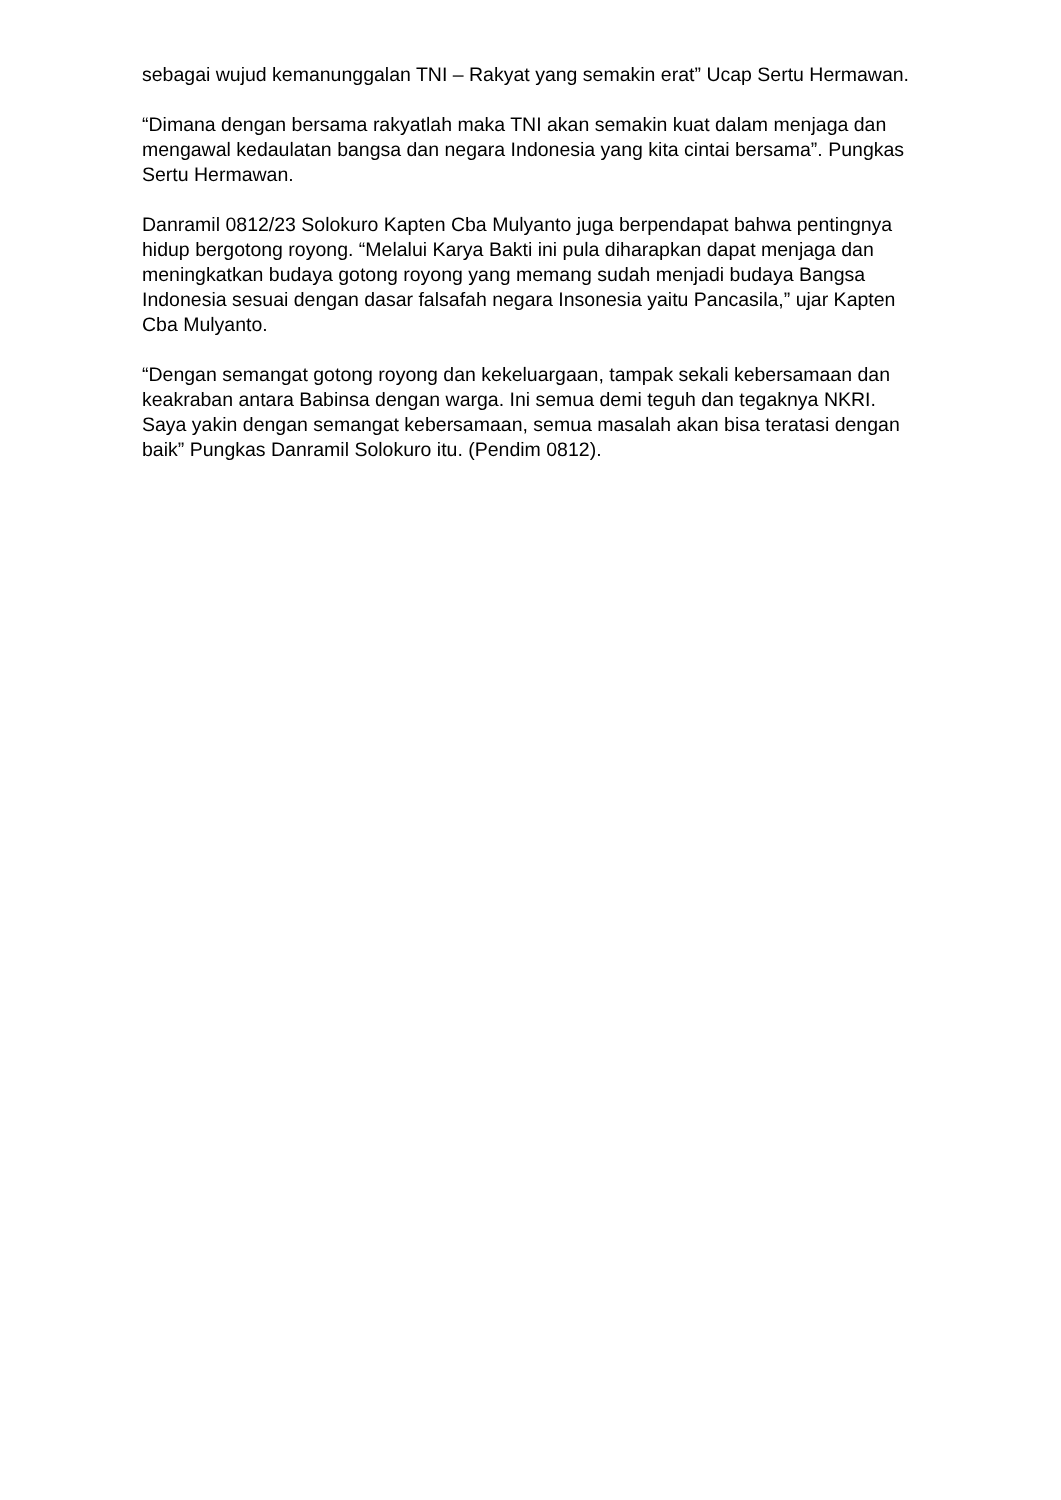sebagai wujud kemanunggalan TNI – Rakyat yang semakin erat” Ucap Sertu Hermawan.
“Dimana dengan bersama rakyatlah maka TNI akan semakin kuat dalam menjaga dan mengawal kedaulatan bangsa dan negara Indonesia yang kita cintai bersama”. Pungkas Sertu Hermawan.
Danramil 0812/23 Solokuro Kapten Cba Mulyanto juga berpendapat bahwa pentingnya hidup bergotong royong. “Melalui Karya Bakti ini pula diharapkan dapat menjaga dan meningkatkan budaya gotong royong yang memang sudah menjadi budaya Bangsa Indonesia sesuai dengan dasar falsafah negara Insonesia yaitu Pancasila,” ujar Kapten Cba Mulyanto.
“Dengan semangat gotong royong dan kekeluargaan, tampak sekali kebersamaan dan keakraban antara Babinsa dengan warga. Ini semua demi teguh dan tegaknya NKRI. Saya yakin dengan semangat kebersamaan, semua masalah akan bisa teratasi dengan baik” Pungkas Danramil Solokuro itu. (Pendim 0812).